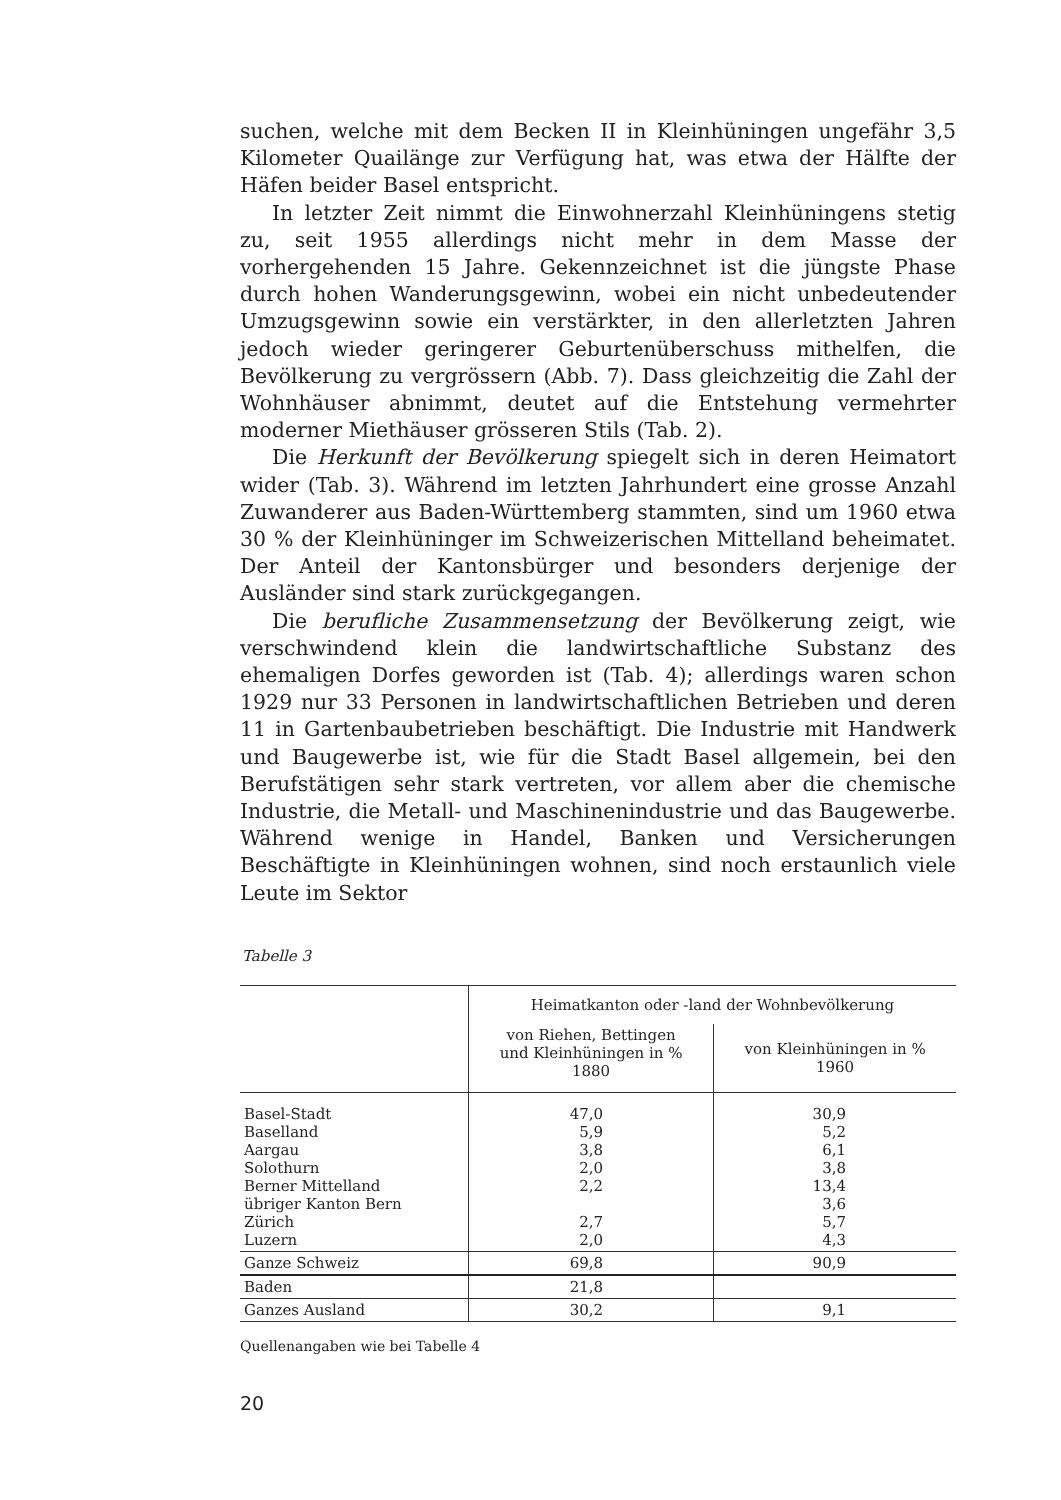suchen, welche mit dem Becken II in Kleinhüningen ungefähr 3,5 Kilometer Quailänge zur Verfügung hat, was etwa der Hälfte der Häfen beider Basel entspricht.
In letzter Zeit nimmt die Einwohnerzahl Kleinhüningens stetig zu, seit 1955 allerdings nicht mehr in dem Masse der vorhergehenden 15 Jahre. Gekennzeichnet ist die jüngste Phase durch hohen Wanderungsgewinn, wobei ein nicht unbedeutender Umzugsgewinn sowie ein verstärkter, in den allerletzten Jahren jedoch wieder geringerer Geburtenüberschuss mithelfen, die Bevölkerung zu vergrössern (Abb. 7). Dass gleichzeitig die Zahl der Wohnhäuser abnimmt, deutet auf die Entstehung vermehrter moderner Miethäuser grösseren Stils (Tab. 2).
Die Herkunft der Bevölkerung spiegelt sich in deren Heimatort wider (Tab. 3). Während im letzten Jahrhundert eine grosse Anzahl Zuwanderer aus Baden-Württemberg stammten, sind um 1960 etwa 30 % der Kleinhüninger im Schweizerischen Mittelland beheimatet. Der Anteil der Kantonsbürger und besonders derjenige der Ausländer sind stark zurückgegangen.
Die berufliche Zusammensetzung der Bevölkerung zeigt, wie verschwindend klein die landwirtschaftliche Substanz des ehemaligen Dorfes geworden ist (Tab. 4); allerdings waren schon 1929 nur 33 Personen in landwirtschaftlichen Betrieben und deren 11 in Gartenbaubetrieben beschäftigt. Die Industrie mit Handwerk und Baugewerbe ist, wie für die Stadt Basel allgemein, bei den Berufstätigen sehr stark vertreten, vor allem aber die chemische Industrie, die Metall- und Maschinenindustrie und das Baugewerbe. Während wenige in Handel, Banken und Versicherungen Beschäftigte in Kleinhüningen wohnen, sind noch erstaunlich viele Leute im Sektor
Tabelle 3
| | Heimatkanton oder -land der Wohnbevölkerung | |
| --- | --- | --- |
| | von Riehen, Bettingen und Kleinhüningen in % 1880 | von Kleinhüningen in % 1960 |
| Basel-Stadt Baselland Aargau Solothurn Berner Mittelland übriger Kanton Bern Zürich Luzern | 47,0 5,9 3,8 2,0 2,2 2,7 2,0 | 30,9 5,2 6,1 3,8 13,4 3,6 5,7 4,3 |
| Ganze Schweiz | 69,8 | 90,9 |
| Baden | 21,8 | |
| Ganzes Ausland | 30,2 | 9,1 |
Quellenangaben wie bei Tabelle 4
20